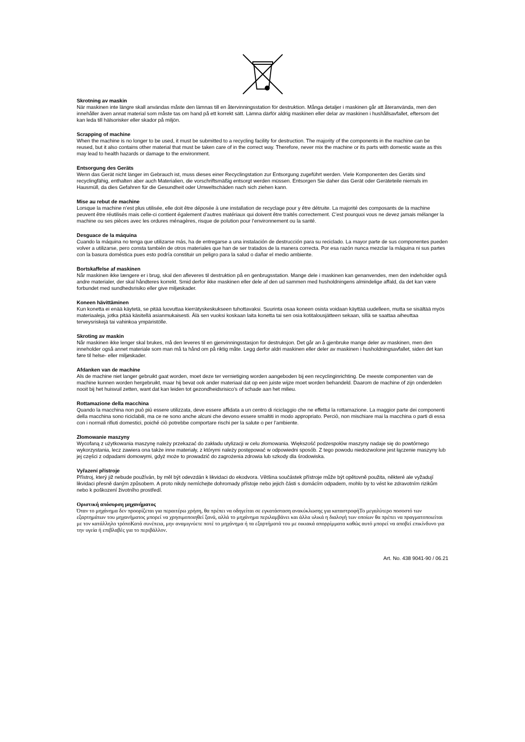Skrotning av maskin
När maskinen inte längre skall användas måste den lämnas till en återvinningsstation för destruktion. Många detaljer i maskinen går att återanvända, men den innehåller även annat material som måste tas om hand på ett korrekt sätt. Lämna därför aldrig maskinen eller delar av maskinen i hushållsavfallet, eftersom det kan leda till hälsorisker eller skador på miljön.
Scrapping of machine
When the machine is no longer to be used, it must be submitted to a recycling facility for destruction. The majority of the components in the machine can be reused, but it also contains other material that must be taken care of in the correct way. Therefore, never mix the machine or its parts with domestic waste as this may lead to health hazards or damage to the environment.
Entsorgung des Geräts
Wenn das Gerät nicht länger im Gebrauch ist, muss dieses einer Recyclingstation zur Entsorgung zugeführt werden. Viele Komponenten des Geräts sind recyclingfähig, enthalten aber auch Materialien, die vorschriftsmäßig entsorgt werden müssen. Entsorgen Sie daher das Gerät oder Geräteteile niemals im Hausmüll, da dies Gefahren für die Gesundheit oder Umweltschäden nach sich ziehen kann.
Mise au rebut de machine
Lorsque la machine n’est plus utilisée, elle doit être déposée à une installation de recyclage pour y être détruite. La majorité des composants de la machine peuvent être réutilisés mais celle-ci contient également d’autres matériaux qui doivent être traités correctement. C’est pourquoi vous ne devez jamais mélanger la machine ou ses pièces avec les ordures ménagères, risque de polution pour l’environnement ou la santé.
Desguace de la máquina
Cuando la máquina no tenga que utilizarse más, ha de entregarse a una instalación de destrucción para su reciclado. La mayor parte de sus componentes pueden volver a utilizarse, pero consta también de otros materiales que han de ser tratados de la manera correcta. Por esa razón nunca mezclar la máquina ni sus partes con la basura doméstica pues esto podría constituir un peligro para la salud o dañar el medio ambiente.
Bortskaffelse af maskinen
Når maskinen ikke længere er i brug, skal den afleveres til destruktion på en genbrugsstation. Mange dele i maskinen kan genanvendes, men den indeholder også andre materialer, der skal håndteres korrekt. Smid derfor ikke maskinen eller dele af den ud sammen med husholdningens almindelige affald, da det kan være forbundet med sundhedsrisiko eller give miljøskader.
Koneen hävittäminen
Kun konetta ei enää käytetä, se pitää luovuttaa kierrätyskeskukseen tuhottavaksi. Suurinta osaa koneen osista voidaan käyttää uudelleen, mutta se sisältää myös materiaaleja, jotka pitää käsitellä asianmukaisesti. Älä sen vuoksi koskaan laita konetta tai sen osia kotitalousjätteen sekaan, sillä se saattaa aiheuttaa terveysriskejä tai vahinkoa ympäristölle.
Skroting av maskin
Når maskinen ikke lenger skal brukes, må den leveres til en gjenvinningsstasjon for destruksjon. Det går an å gjenbruke mange deler av maskinen, men den inneholder også annet materiale som man må ta hånd om på riktig måte. Legg derfor aldri maskinen eller deler av maskinen i husholdningsavfallet, siden det kan føre til helse- eller miljøskader.
Afdanken van de machine
Als de machine niet langer gebruikt gaat worden, moet deze ter vernietiging worden aangeboden bij een recyclinginrichting. De meeste componenten van de machine kunnen worden hergebruikt, maar hij bevat ook ander materiaal dat op een juiste wijze moet worden behandeld. Daarom de machine of zijn onderdelen nooit bij het huisvuil zetten, want dat kan leiden tot gezondheidsrisico’s of schade aan het milieu.
Rottamazione della macchina
Quando la macchina non può più essere utilizzata, deve essere affidata a un centro di riciclaggio che ne effettui la rottamazione. La maggior parte dei componenti della macchina sono riciclabili, ma ce ne sono anche alcuni che devono essere smaltiti in modo appropriato. Perciò, non mischiare mai la macchina o parti di essa con i normali rifiuti domestici, poiché ciò potrebbe comportare rischi per la salute o per l’ambiente.
Złomowanie maszyny
Wycofaną z użytkowania maszynę należy przekazać do zakładu utylizacji w celu złomowania. Większość podzespołów maszyny nadaje się do powtórnego wykorzystania, lecz zawiera ona także inne materiały, z którymi należy postępować w odpowiedni sposób. Z tego powodu niedozwolone jest łączenie maszyny lub jej części z odpadami domowymi, gdyż może to prowadzić do zagrożenia zdrowia lub szkody dla środowiska.
Vyřazení přístroje
Přístroj, který již nebude používán, by měl být odevzdán k likvidaci do ekodvora. Většina součástek přístroje může být opětovně použita, některé ale vyžadují likvidaci přesně daným způsobem. A proto nikdy nemíchejte dohromady přístoje nebo jejich části s domácím odpadem, mohlo by to vést ke zdravotním rizikům nebo k poškození životního prostředí.
Οριστική απόσυρση μηχανήματος
Όταν το μηχάνημα δεν προορίζεται για περαιτέρω χρήση, θα πρέπει να οδηγείται σε εγκατάσταση ανακύκλωσης για καταστροφήΤο μεγαλύτερο ποσοστό των εξαρτημάτων του μηχανήματος μπορεί να χρησιμοποιηθεί ξανά, αλλά το μηχάνημα περιλαμβάνει και άλλα υλικά η διαλογή των οποίων θα πρέπει να πραγματοποιείται με τον κατάλληλο τρόποΚατά συνέπεια, μην αναμιγνύετε ποτέ το μηχάνημα ή τα εξαρτήματά του με οικιακά απορρίμματα καθώς αυτό μπορεί να αποβεί επικίνδυνο για την υγεία ή επιβλαβές για το περιβάλλον.
Art. No. 438 9041-90 / 06.21